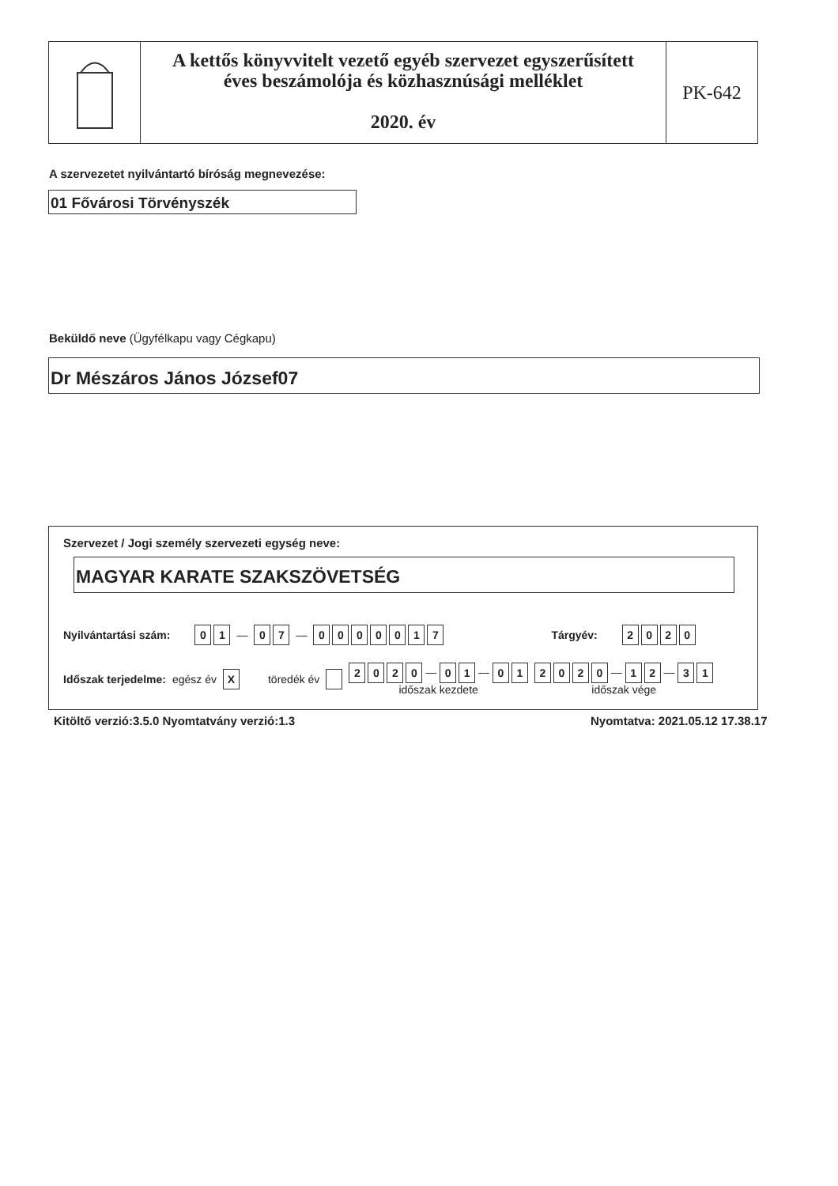A kettős könyvvitelt vezető egyéb szervezet egyszerűsített
éves beszámolója és közhasznúsági melléklet
2020. év
PK-642
A szervezetet nyilvántartó bíróság megnevezése:
01 Fővárosi Törvényszék
Beküldő neve (Ügyfélkapu vagy Cégkapu)
Dr Mészáros János József07
Szervezet / Jogi személy szervezeti egység neve:
MAGYAR KARATE SZAKSZÖVETSÉG
Nyilvántartási szám: 01 — 07 — 0000017 Tárgyév: 2020
Időszak terjedelme: egész év X töredék év 2020 — 01 — 01
időszak kezdete 2020 — 12 — 31
időszak vége
Kitöltő verzió:3.5.0 Nyomtatvány verzió:1.3
Nyomtatva: 2021.05.12 17.38.17